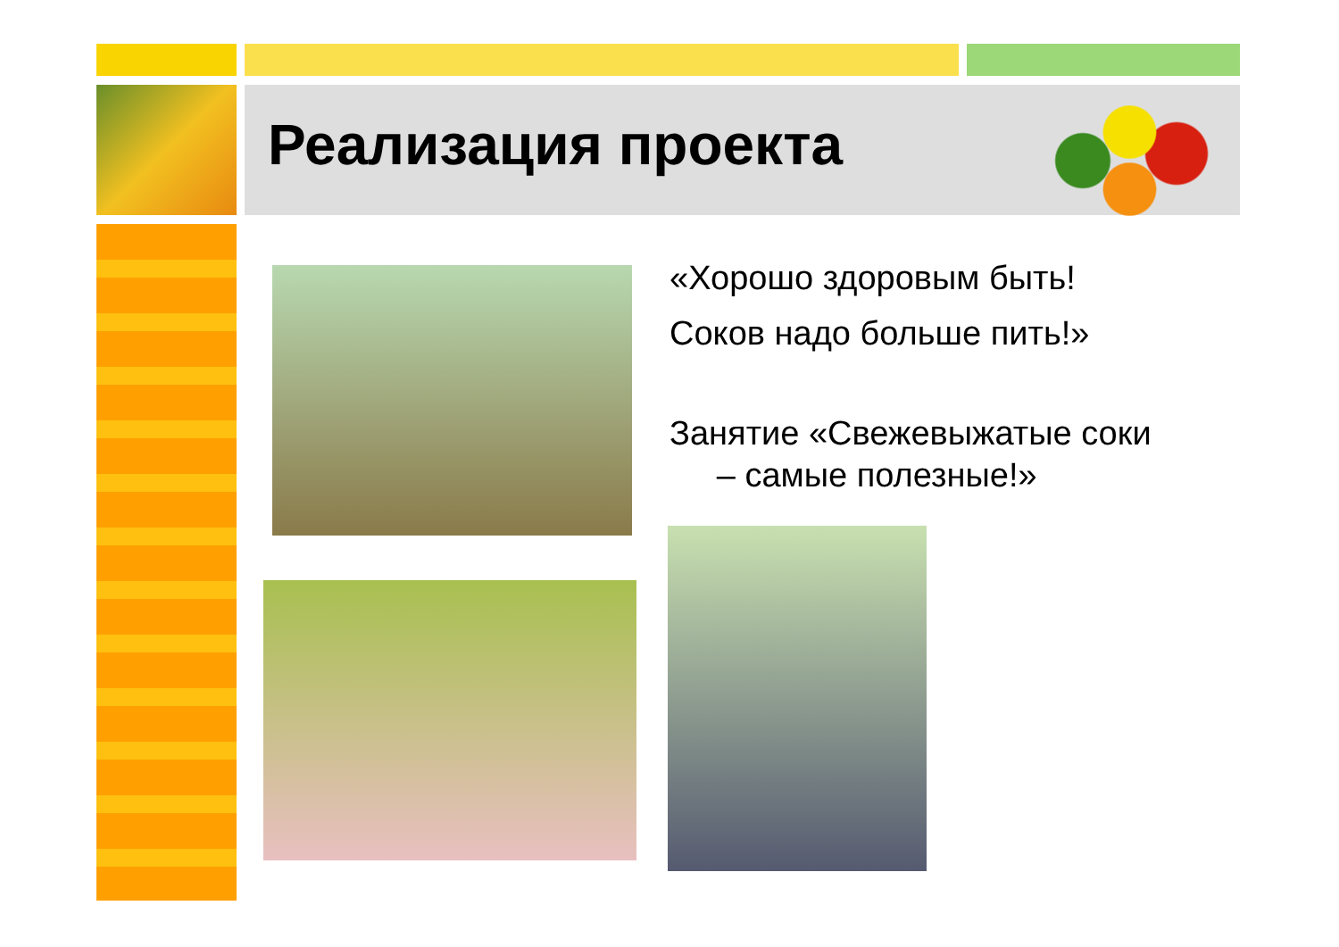Реализация проекта
«Хорошо здоровым быть!
Соков надо больше пить!»
Занятие «Свежевыжатые соки
– самые полезные!»